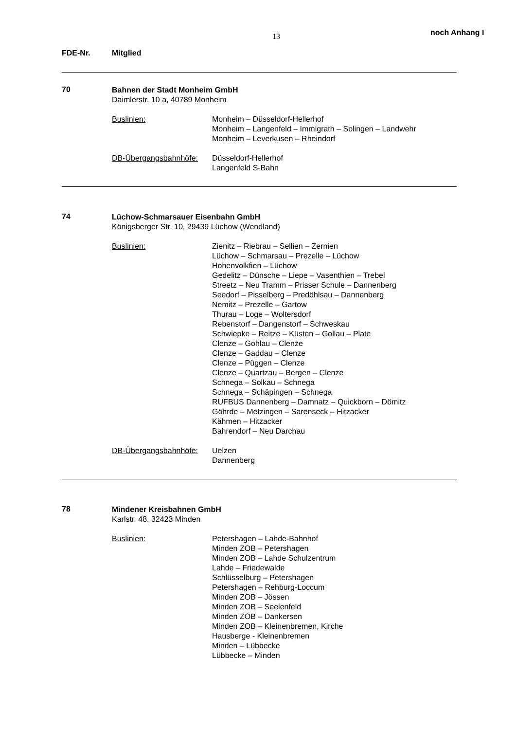13 noch Anhang I
FDE-Nr. Mitglied
70
Bahnen der Stadt Monheim GmbH
Daimlerstr. 10 a, 40789 Monheim
Buslinien: Monheim – Düsseldorf-Hellerhof
Monheim – Langenfeld – Immigrath – Solingen – Landwehr
Monheim – Leverkusen – Rheindorf
DB-Übergangsbahnhöfe: Düsseldorf-Hellerhof
Langenfeld S-Bahn
74
Lüchow-Schmarsauer Eisenbahn GmbH
Königsberger Str. 10, 29439 Lüchow (Wendland)
Buslinien: Zienitz – Riebrau – Sellien – Zernien
Lüchow – Schmarsau – Prezelle – Lüchow
Hohenvolkfien – Lüchow
Gedelitz – Dünsche – Liepe – Vasenthien – Trebel
Streetz – Neu Tramm – Prisser Schule – Dannenberg
Seedorf – Pisselberg – Predöhlsau – Dannenberg
Nemitz – Prezelle – Gartow
Thurau – Loge – Woltersdorf
Rebenstorf – Dangenstorf – Schweskau
Schwiepke – Reitze – Küsten – Gollau – Plate
Clenze – Gohlau – Clenze
Clenze – Gaddau – Clenze
Clenze – Püggen – Clenze
Clenze – Quartzau – Bergen – Clenze
Schnega – Solkau – Schnega
Schnega – Schäpingen – Schnega
RUFBUS Dannenberg – Damnatz – Quickborn – Dömitz
Göhrde – Metzingen – Sarenseck – Hitzacker
Kähmen – Hitzacker
Bahrendorf – Neu Darchau
DB-Übergangsbahnhöfe: Uelzen
Dannenberg
78
Mindener Kreisbahnen GmbH
Karlstr. 48, 32423 Minden
Buslinien: Petershagen – Lahde-Bahnhof
Minden ZOB – Petershagen
Minden ZOB – Lahde Schulzentrum
Lahde – Friedewalde
Schlüsselburg – Petershagen
Petershagen – Rehburg-Loccum
Minden ZOB – Jössen
Minden ZOB – Seelenfeld
Minden ZOB – Dankersen
Minden ZOB – Kleinenbremen, Kirche
Hausberge - Kleinenbremen
Minden – Lübbecke
Lübbecke – Minden